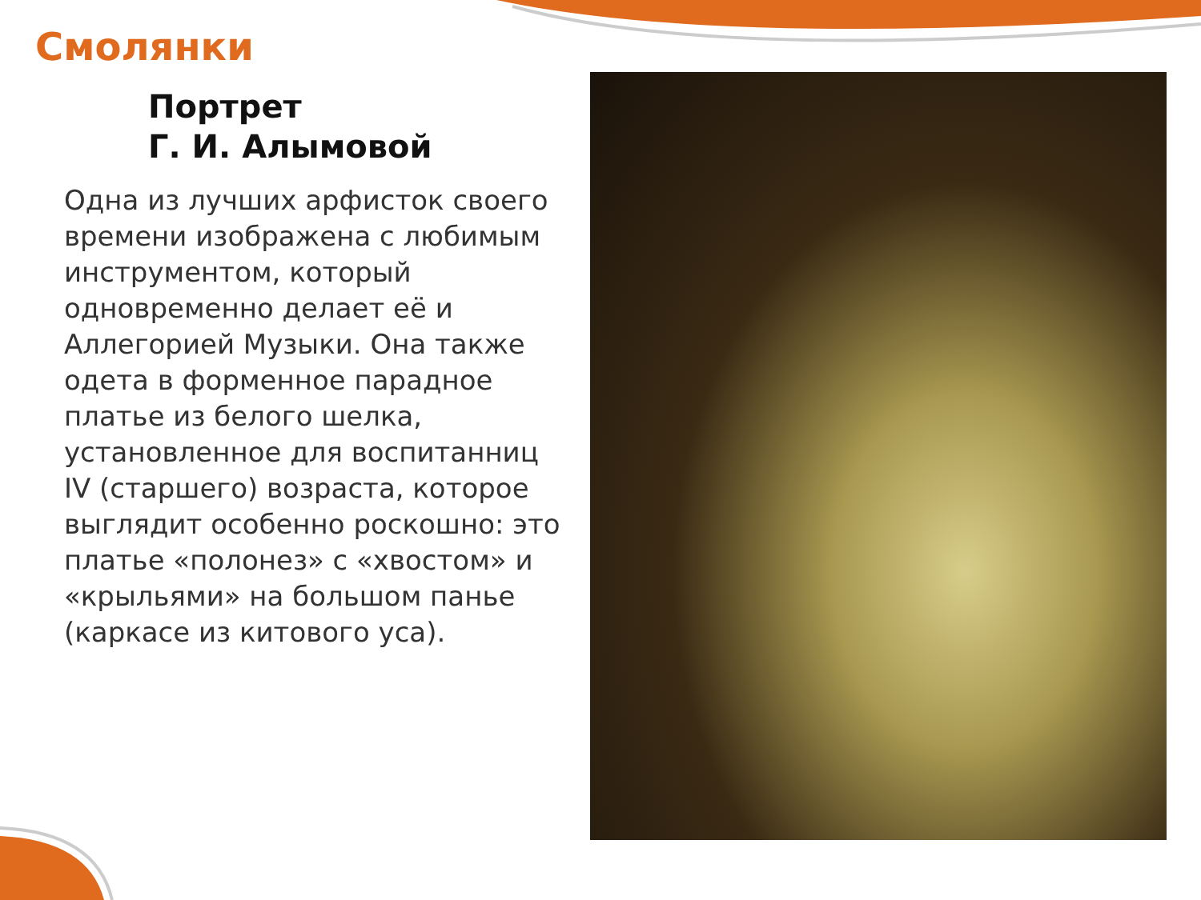Смолянки
Портрет
Г. И. Алымовой
Одна из лучших арфисток своего времени изображена с любимым инструментом, который одновременно делает её и Аллегорией Музыки. Она также одета в форменное парадное платье из белого шелка, установленное для воспитанниц IV (старшего) возраста, которое выглядит особенно роскошно: это платье «полонез» с «хвостом» и «крыльями» на большом панье (каркасе из китового уса).